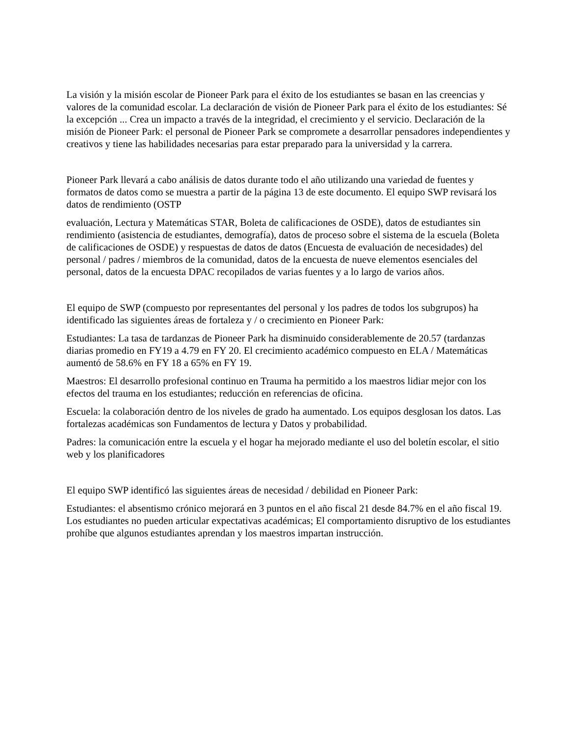La visión y la misión escolar de Pioneer Park para el éxito de los estudiantes se basan en las creencias y valores de la comunidad escolar. La declaración de visión de Pioneer Park para el éxito de los estudiantes: Sé la excepción ... Crea un impacto a través de la integridad, el crecimiento y el servicio. Declaración de la misión de Pioneer Park: el personal de Pioneer Park se compromete a desarrollar pensadores independientes y creativos y tiene las habilidades necesarias para estar preparado para la universidad y la carrera.
Pioneer Park llevará a cabo análisis de datos durante todo el año utilizando una variedad de fuentes y formatos de datos como se muestra a partir de la página 13 de este documento. El equipo SWP revisará los datos de rendimiento (OSTP
evaluación, Lectura y Matemáticas STAR, Boleta de calificaciones de OSDE), datos de estudiantes sin rendimiento (asistencia de estudiantes, demografía), datos de proceso sobre el sistema de la escuela (Boleta de calificaciones de OSDE) y respuestas de datos de datos (Encuesta de evaluación de necesidades) del personal / padres / miembros de la comunidad, datos de la encuesta de nueve elementos esenciales del personal, datos de la encuesta DPAC recopilados de varias fuentes y a lo largo de varios años.
El equipo de SWP (compuesto por representantes del personal y los padres de todos los subgrupos) ha identificado las siguientes áreas de fortaleza y / o crecimiento en Pioneer Park:
Estudiantes: La tasa de tardanzas de Pioneer Park ha disminuido considerablemente de 20.57 (tardanzas diarias promedio en FY19 a 4.79 en FY 20. El crecimiento académico compuesto en ELA / Matemáticas aumentó de 58.6% en FY 18 a 65% en FY 19.
Maestros: El desarrollo profesional continuo en Trauma ha permitido a los maestros lidiar mejor con los efectos del trauma en los estudiantes; reducción en referencias de oficina.
Escuela: la colaboración dentro de los niveles de grado ha aumentado. Los equipos desglosan los datos. Las fortalezas académicas son Fundamentos de lectura y Datos y probabilidad.
Padres: la comunicación entre la escuela y el hogar ha mejorado mediante el uso del boletín escolar, el sitio web y los planificadores
El equipo SWP identificó las siguientes áreas de necesidad / debilidad en Pioneer Park:
Estudiantes: el absentismo crónico mejorará en 3 puntos en el año fiscal 21 desde 84.7% en el año fiscal 19. Los estudiantes no pueden articular expectativas académicas; El comportamiento disruptivo de los estudiantes prohíbe que algunos estudiantes aprendan y los maestros impartan instrucción.